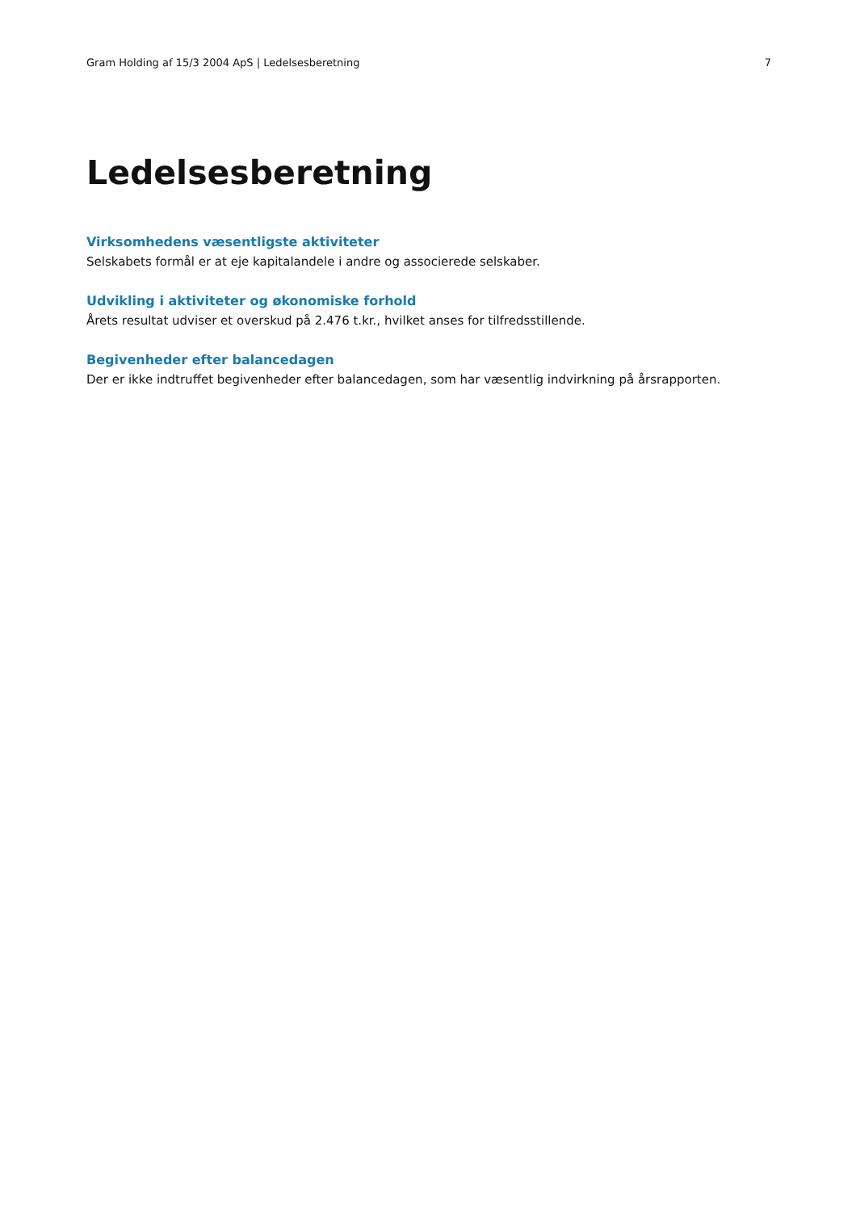Gram Holding af 15/3 2004 ApS | Ledelsesberetning 7
Ledelsesberetning
Virksomhedens væsentligste aktiviteter
Selskabets formål er at eje kapitalandele i andre og associerede selskaber.
Udvikling i aktiviteter og økonomiske forhold
Årets resultat udviser et overskud på 2.476 t.kr., hvilket anses for tilfredsstillende.
Begivenheder efter balancedagen
Der er ikke indtruffet begivenheder efter balancedagen, som har væsentlig indvirkning på årsrapporten.